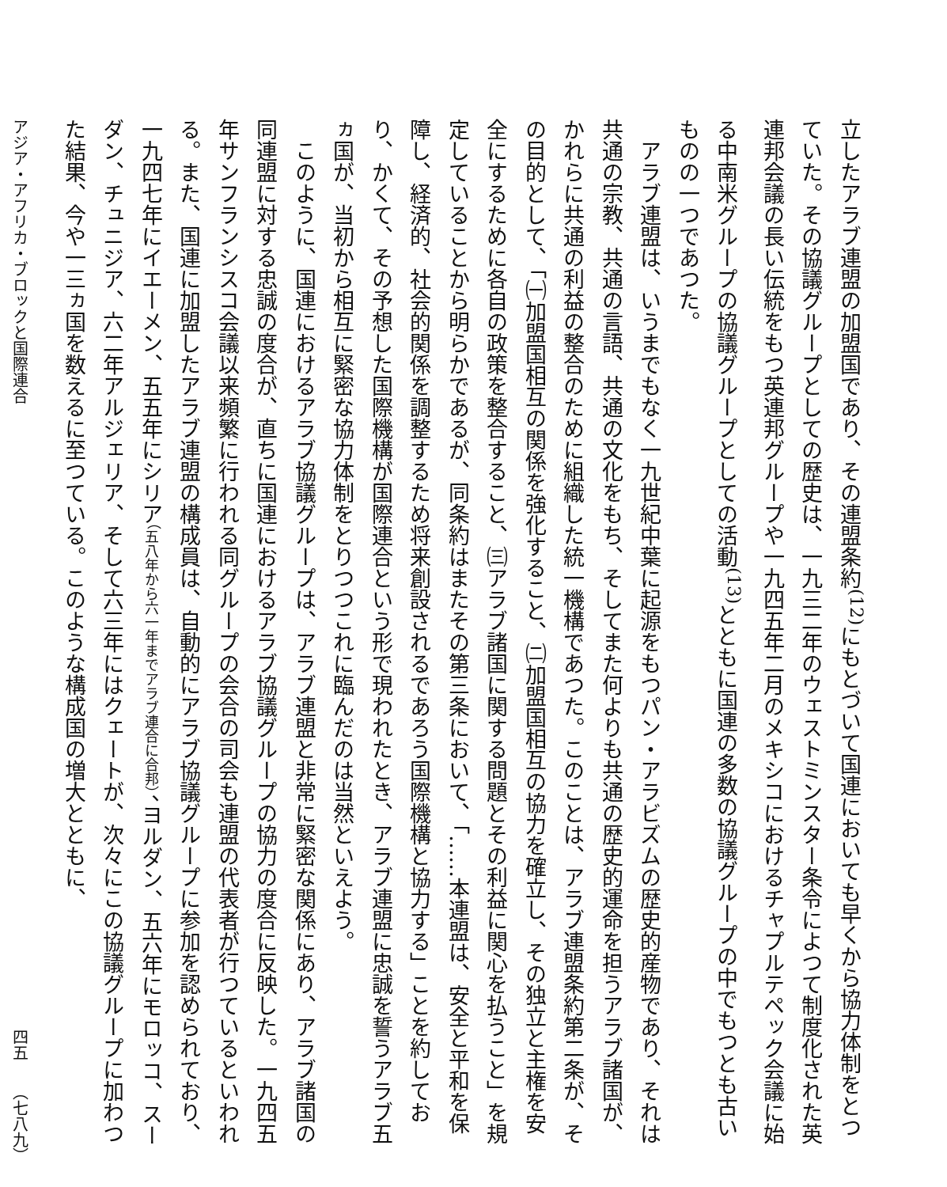立したアラブ連盟の加盟国であり、その連盟条約<sup>(12)</sup>にもとづいて国連においても早くから協力体制をとつていた。その協議グループとしての歴史は、一九三二年のウェストミンスター条令によつて制度化された英連邦会議の長い伝統をもつ英連邦グループや一九四五年二月のメキシコにおけるチャプルテペック会議に始る中南米グループの協議グループとしての活動<sup>(13)</sup>とともに国連の多数の協議グループの中でもつとも古いものの一つであつた。
アラブ連盟は、いうまでもなく一九世紀中葉に起源をもつパン・アラビズムの歴史的産物であり、それは共通の宗教、共通の言語、共通の文化をもち、そしてまた何よりも共通の歴史的運命を担うアラブ諸国が、かれらに共通の利益の整合のために組織した統一機構であつた。このことは、アラブ連盟条約第二条が、その目的として、「㈠加盟国相互の関係を強化すること、㈡加盟国相互の協力を確立し、その独立と主権を安全にするために各自の政策を整合すること、㈢アラブ諸国に関する問題とその利益に関心を払うこと」を規定していることから明らかであるが、同条約はまたその第三条において、「……本連盟は、安全と平和を保障し、経済的、社会的関係を調整するため将来創設されるであろう国際機構と協力する」ことを約しており、かくて、その予想した国際機構が国際連合という形で現われたとき、アラブ連盟に忠誠を誓うアラブ五ヵ国が、当初から相互に緊密な協力体制をとりつつこれに臨んだのは当然といえよう。
このように、国連におけるアラブ協議グループは、アラブ連盟と非常に緊密な関係にあり、アラブ諸国の同連盟に対する忠誠の度合が、直ちに国連におけるアラブ協議グループの協力の度合に反映した。一九四五年サンフランシスコ会議以来頻繁に行われる同グループの会合の司会も連盟の代表者が行つているといわれる。また、国連に加盟したアラブ連盟の構成員は、自動的にアラブ協議グループに参加を認められており、一九四七年にイエーメン、五五年にシリア（五八年から六一年までアラブ連合に合邦）、ヨルダン、五六年にモロッコ、スーダン、チュニジア、六二年アルジェリア、そして六三年にはクェートが、次々にこの協議グループに加わつた結果、今や一三ヵ国を数えるに至つている。このような構成国の増大とともに、
アジア・アフリカ・ブロックと国際連合 四五　　（七八九）